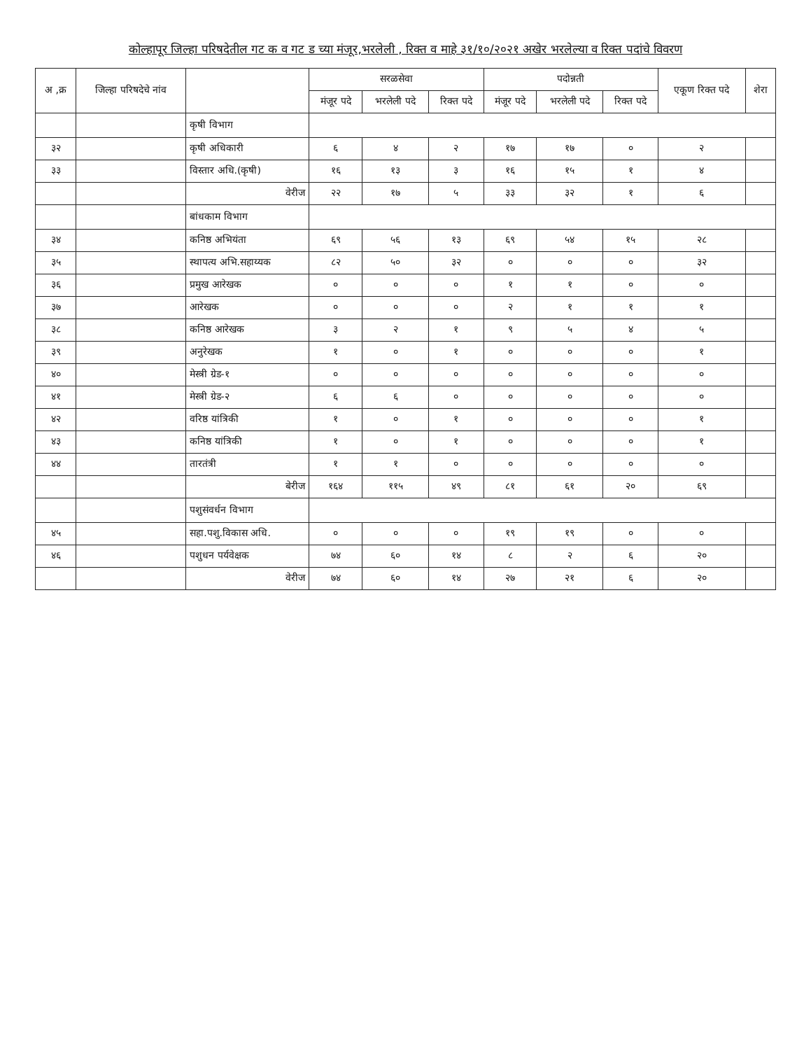कोल्हापूर जिल्हा परिषदेतील गट क व गट ड च्या मंजूर,भरलेली , रिक्त व माहे ३१/१०/२०२१ अखेर भरलेल्या व रिक्त पदांचे विवरण
| अ ,क्र | जिल्हा परिषदेचे नांव | | सरळसेवा | | | पदोन्नती | | | एकूण रिक्त पदे | शेरा |
| --- | --- | --- | --- | --- | --- | --- | --- | --- | --- | --- |
| | | | मंजूर पदे | भरलेली पदे | रिक्त पदे | मंजूर पदे | भरलेली पदे | रिक्त पदे | | |
| | | कृषी विभाग | | | | | | | | |
| ३२ | | कृषी अधिकारी | ६ | ४ | २ | १७ | १७ | ० | २ | |
| ३३ | | विस्तार अधि.(कृषी) | १६ | १३ | ३ | १६ | १५ | १ | ४ | |
| | | वेरीज | २२ | १७ | ५ | ३३ | ३२ | १ | ६ | |
| | | बांधकाम विभाग | | | | | | | | |
| ३४ | | कनिष्ठ अभियंता | ६९ | ५६ | १३ | ६९ | ५४ | १५ | २८ | |
| ३५ | | स्थापत्य अभि.सहाय्यक | ८२ | ५० | ३२ | ० | ० | ० | ३२ | |
| ३६ | | प्रमुख आरेखक | ० | ० | ० | १ | १ | ० | ० | |
| ३७ | | आरेखक | ० | ० | ० | २ | १ | १ | १ | |
| ३८ | | कनिष्ठ आरेखक | ३ | २ | १ | ९ | ५ | ४ | ५ | |
| ३९ | | अनुरेखक | १ | ० | १ | ० | ० | ० | १ | |
| ४० | | मेस्त्री ग्रेड-१ | ० | ० | ० | ० | ० | ० | ० | |
| ४१ | | मेस्त्री ग्रेड-२ | ६ | ६ | ० | ० | ० | ० | ० | |
| ४२ | | वरिष्ठ यांत्रिकी | १ | ० | १ | ० | ० | ० | १ | |
| ४३ | | कनिष्ठ यांत्रिकी | १ | ० | १ | ० | ० | ० | १ | |
| ४४ | | तारतंत्री | १ | १ | ० | ० | ० | ० | ० | |
| | | बेरीज | १६४ | ११५ | ४९ | ८१ | ६१ | २० | ६९ | |
| | | पशुसंवर्धन विभाग | | | | | | | | |
| ४५ | | सहा.पशु.विकास अधि. | ० | ० | ० | १९ | १९ | ० | ० | |
| ४६ | | पशुधन पर्यवेक्षक | ७४ | ६० | १४ | ८ | २ | ६ | २० | |
| | | वेरीज | ७४ | ६० | १४ | २७ | २१ | ६ | २० | |